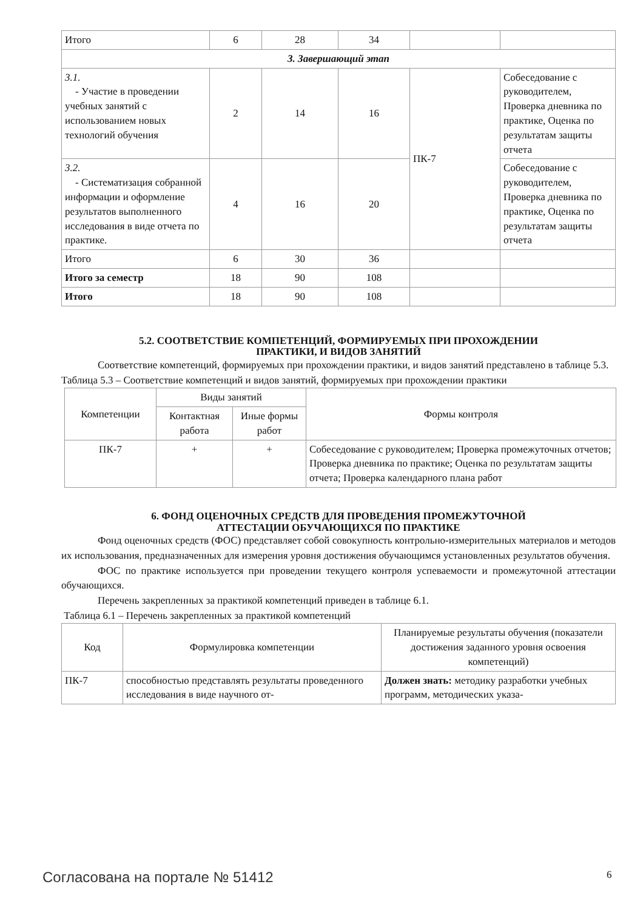| Итого | 6 | 28 | 34 | | |
| 3. Завершающий этап | | | | | |
| 3.1. - Участие в проведении учебных занятий с использованием новых технологий обучения | 2 | 14 | 16 | ПК-7 | Собеседование с руководителем, Проверка дневника по практике, Оценка по результатам защиты отчета |
| 3.2. - Систематизация собранной информации и оформление результатов выполненного исследования в виде отчета по практике. | 4 | 16 | 20 | | Собеседование с руководителем, Проверка дневника по практике, Оценка по результатам защиты отчета |
| Итого | 6 | 30 | 36 | | |
| Итого за семестр | 18 | 90 | 108 | | |
| Итого | 18 | 90 | 108 | | |
5.2. СООТВЕТСТВИЕ КОМПЕТЕНЦИЙ, ФОРМИРУЕМЫХ ПРИ ПРОХОЖДЕНИИ
ПРАКТИКИ, И ВИДОВ ЗАНЯТИЙ
Соответствие компетенций, формируемых при прохождении практики, и видов занятий представлено в таблице 5.3.
Таблица 5.3 – Соответствие компетенций и видов занятий, формируемых при прохождении практики
| Компетенции | Виды занятий | | Формы контроля |
| | Контактная работа | Иные формы работ | |
| ПК-7 | + | + | Собеседование с руководителем; Проверка промежуточных отчетов; Проверка дневника по практике; Оценка по результатам защиты отчета; Проверка календарного плана работ |
6. ФОНД ОЦЕНОЧНЫХ СРЕДСТВ ДЛЯ ПРОВЕДЕНИЯ ПРОМЕЖУТОЧНОЙ
АТТЕСТАЦИИ ОБУЧАЮЩИХСЯ ПО ПРАКТИКЕ
Фонд оценочных средств (ФОС) представляет собой совокупность контрольно-измерительных материалов и методов их использования, предназначенных для измерения уровня достижения обучающимся установленных результатов обучения.
ФОС по практике используется при проведении текущего контроля успеваемости и промежуточной аттестации обучающихся.
Перечень закрепленных за практикой компетенций приведен в таблице 6.1.
Таблица 6.1 – Перечень закрепленных за практикой компетенций
| Код | Формулировка компетенции | Планируемые результаты обучения (показатели достижения заданного уровня освоения компетенций) |
| ПК-7 | способностью представлять результаты проведенного исследования в виде научного от- | Должен знать: методику разработки учебных программ, методических указа- |
Согласована на портале № 51412 6